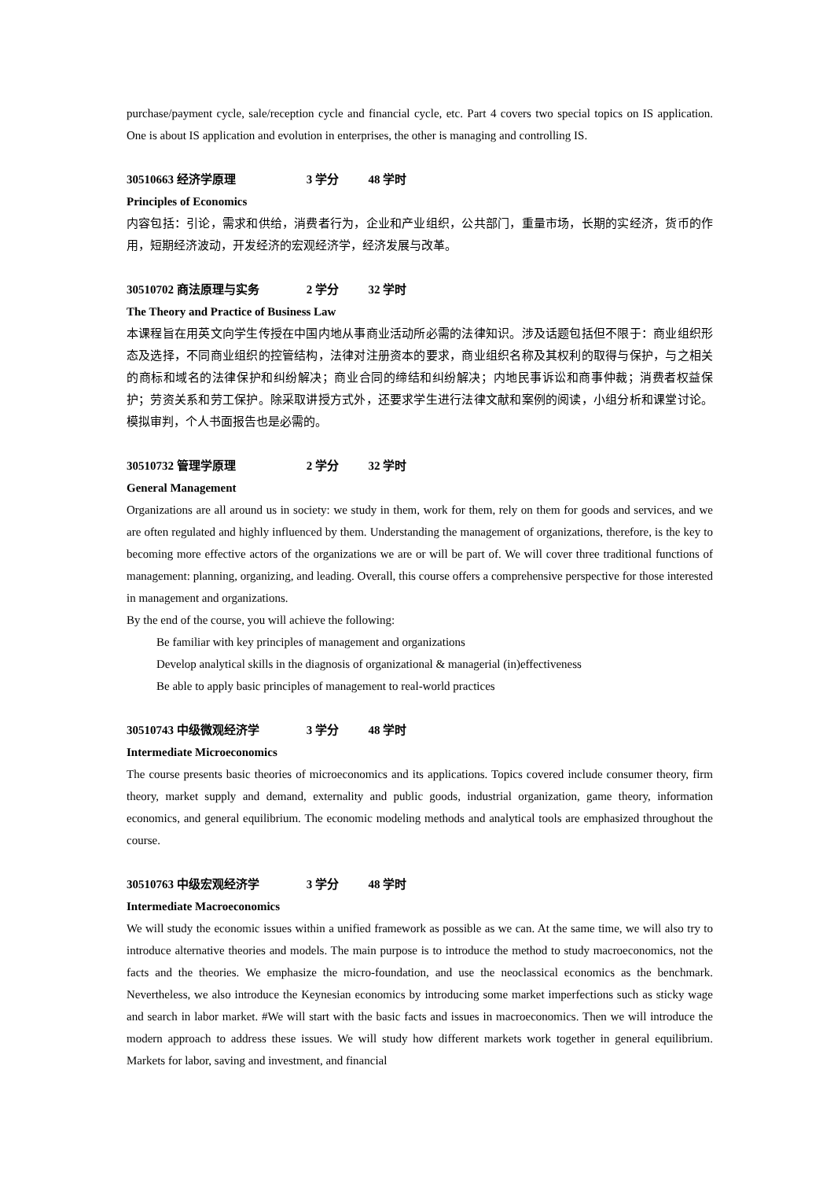purchase/payment cycle, sale/reception cycle and financial cycle, etc. Part 4 covers two special topics on IS application. One is about IS application and evolution in enterprises, the other is managing and controlling IS.
30510663 经济学原理 3 学分 48 学时
Principles of Economics
内容包括：引论，需求和供给，消费者行为，企业和产业组织，公共部门，重量市场，长期的实经济，货币的作用，短期经济波动，开发经济的宏观经济学，经济发展与改革。
30510702 商法原理与实务 2 学分 32 学时
The Theory and Practice of Business Law
本课程旨在用英文向学生传授在中国内地从事商业活动所必需的法律知识。涉及话题包括但不限于：商业组织形态及选择，不同商业组织的控管结构，法律对注册资本的要求，商业组织名称及其权利的取得与保护，与之相关的商标和域名的法律保护和纠纷解决；商业合同的缔结和纠纷解决；内地民事诉讼和商事仲裁；消费者权益保护；劳资关系和劳工保护。除采取讲授方式外，还要求学生进行法律文献和案例的阅读，小组分析和课堂讨论。模拟审判，个人书面报告也是必需的。
30510732 管理学原理 2 学分 32 学时
General Management
Organizations are all around us in society: we study in them, work for them, rely on them for goods and services, and we are often regulated and highly influenced by them. Understanding the management of organizations, therefore, is the key to becoming more effective actors of the organizations we are or will be part of. We will cover three traditional functions of management: planning, organizing, and leading. Overall, this course offers a comprehensive perspective for those interested in management and organizations.
By the end of the course, you will achieve the following:
Be familiar with key principles of management and organizations
Develop analytical skills in the diagnosis of organizational & managerial (in)effectiveness
Be able to apply basic principles of management to real-world practices
30510743 中级微观经济学 3 学分 48 学时
Intermediate Microeconomics
The course presents basic theories of microeconomics and its applications. Topics covered include consumer theory, firm theory, market supply and demand, externality and public goods, industrial organization, game theory, information economics, and general equilibrium. The economic modeling methods and analytical tools are emphasized throughout the course.
30510763 中级宏观经济学 3 学分 48 学时
Intermediate Macroeconomics
We will study the economic issues within a unified framework as possible as we can. At the same time, we will also try to introduce alternative theories and models. The main purpose is to introduce the method to study macroeconomics, not the facts and the theories. We emphasize the micro-foundation, and use the neoclassical economics as the benchmark. Nevertheless, we also introduce the Keynesian economics by introducing some market imperfections such as sticky wage and search in labor market. #We will start with the basic facts and issues in macroeconomics. Then we will introduce the modern approach to address these issues. We will study how different markets work together in general equilibrium. Markets for labor, saving and investment, and financial